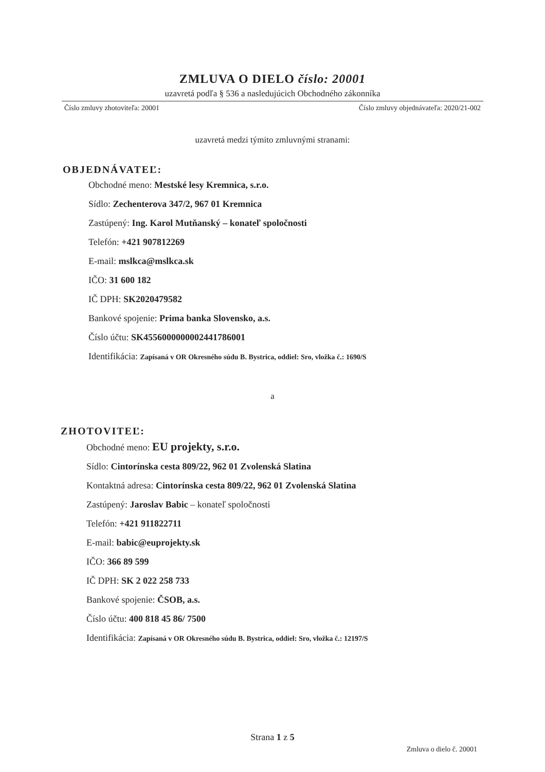ZMLUVA O DIELO číslo: 20001
uzavretá podľa § 536 a nasledujúcich Obchodného zákonníka
Číslo zmluvy zhotoviteľa: 20001 Číslo zmluvy objednávateľa: 2020/21-002
uzavretá medzi týmito zmluvnými stranami:
OBJEDNÁVATEĽ:
Obchodné meno: Mestské lesy Kremnica, s.r.o.
Sídlo: Zechenterova 347/2, 967 01 Kremnica
Zastúpený: Ing. Karol Mutňanský – konateľ spoločnosti
Telefón: +421 907812269
E-mail: mslkca@mslkca.sk
IČO: 31 600 182
IČ DPH: SK2020479582
Bankové spojenie: Prima banka Slovensko, a.s.
Číslo účtu: SK4556000000002441786001
Identifikácia: Zapísaná v OR Okresného súdu B. Bystrica, oddiel: Sro, vložka č.: 1690/S
a
ZHOTOVITEĽ:
Obchodné meno: EU projekty, s.r.o.
Sídlo: Cintorínska cesta 809/22, 962 01 Zvolenská Slatina
Kontaktná adresa: Cintorínska cesta 809/22, 962 01 Zvolenská Slatina
Zastúpený: Jaroslav Babic – konateľ spoločnosti
Telefón: +421 911822711
E-mail: babic@euprojekty.sk
IČO: 366 89 599
IČ DPH: SK 2 022 258 733
Bankové spojenie: ČSOB, a.s.
Číslo účtu: 400 818 45 86/ 7500
Identifikácia: Zapísaná v OR Okresného súdu B. Bystrica, oddiel: Sro, vložka č.: 12197/S
Strana 1 z 5
Zmluva o dielo č. 20001